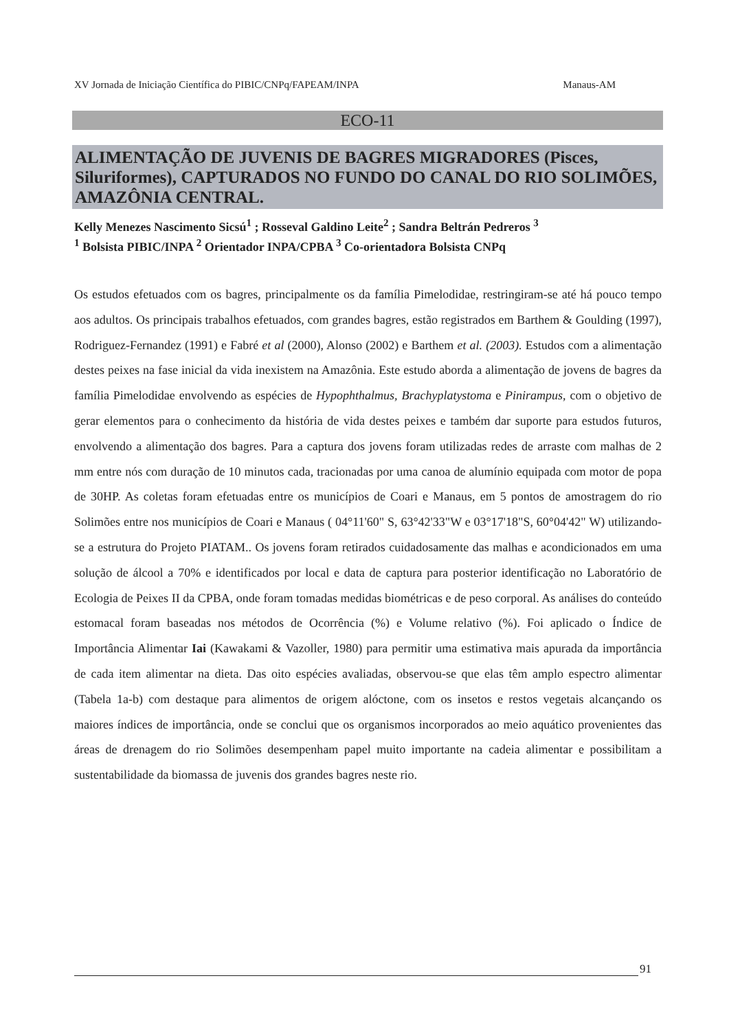XV Jornada de Iniciação Científica do PIBIC/CNPq/FAPEAM/INPA Manaus-AM
ECO-11
ALIMENTAÇÃO DE JUVENIS DE BAGRES MIGRADORES (Pisces, Siluriformes), CAPTURADOS NO FUNDO DO CANAL DO RIO SOLIMÕES, AMAZÔNIA CENTRAL.
Kelly Menezes Nascimento Sicsú<sup>1</sup> ; Rosseval Galdino Leite<sup>2</sup> ; Sandra Beltrán Pedreros <sup>3</sup>
<sup>1</sup> Bolsista PIBIC/INPA <sup>2</sup> Orientador INPA/CPBA <sup>3</sup> Co-orientadora Bolsista CNPq
Os estudos efetuados com os bagres, principalmente os da família Pimelodidae, restringiram-se até há pouco tempo aos adultos. Os principais trabalhos efetuados, com grandes bagres, estão registrados em Barthem & Goulding (1997), Rodriguez-Fernandez (1991) e Fabré et al (2000), Alonso (2002) e Barthem et al. (2003). Estudos com a alimentação destes peixes na fase inicial da vida inexistem na Amazônia. Este estudo aborda a alimentação de jovens de bagres da família Pimelodidae envolvendo as espécies de Hypophthalmus, Brachyplatystoma e Pinirampus, com o objetivo de gerar elementos para o conhecimento da história de vida destes peixes e também dar suporte para estudos futuros, envolvendo a alimentação dos bagres. Para a captura dos jovens foram utilizadas redes de arraste com malhas de 2 mm entre nós com duração de 10 minutos cada, tracionadas por uma canoa de alumínio equipada com motor de popa de 30HP. As coletas foram efetuadas entre os municípios de Coari e Manaus, em 5 pontos de amostragem do rio Solimões entre nos municípios de Coari e Manaus ( 04°11'60" S, 63°42'33"W e 03°17'18"S, 60°04'42" W) utilizando-se a estrutura do Projeto PIATAM.. Os jovens foram retirados cuidadosamente das malhas e acondicionados em uma solução de álcool a 70% e identificados por local e data de captura para posterior identificação no Laboratório de Ecologia de Peixes II da CPBA, onde foram tomadas medidas biométricas e de peso corporal. As análises do conteúdo estomacal foram baseadas nos métodos de Ocorrência (%) e Volume relativo (%). Foi aplicado o Índice de Importância Alimentar Iai (Kawakami & Vazoller, 1980) para permitir uma estimativa mais apurada da importância de cada item alimentar na dieta. Das oito espécies avaliadas, observou-se que elas têm amplo espectro alimentar (Tabela 1a-b) com destaque para alimentos de origem alóctone, com os insetos e restos vegetais alcançando os maiores índices de importância, onde se conclui que os organismos incorporados ao meio aquático provenientes das áreas de drenagem do rio Solimões desempenham papel muito importante na cadeia alimentar e possibilitam a sustentabilidade da biomassa de juvenis dos grandes bagres neste rio.
91